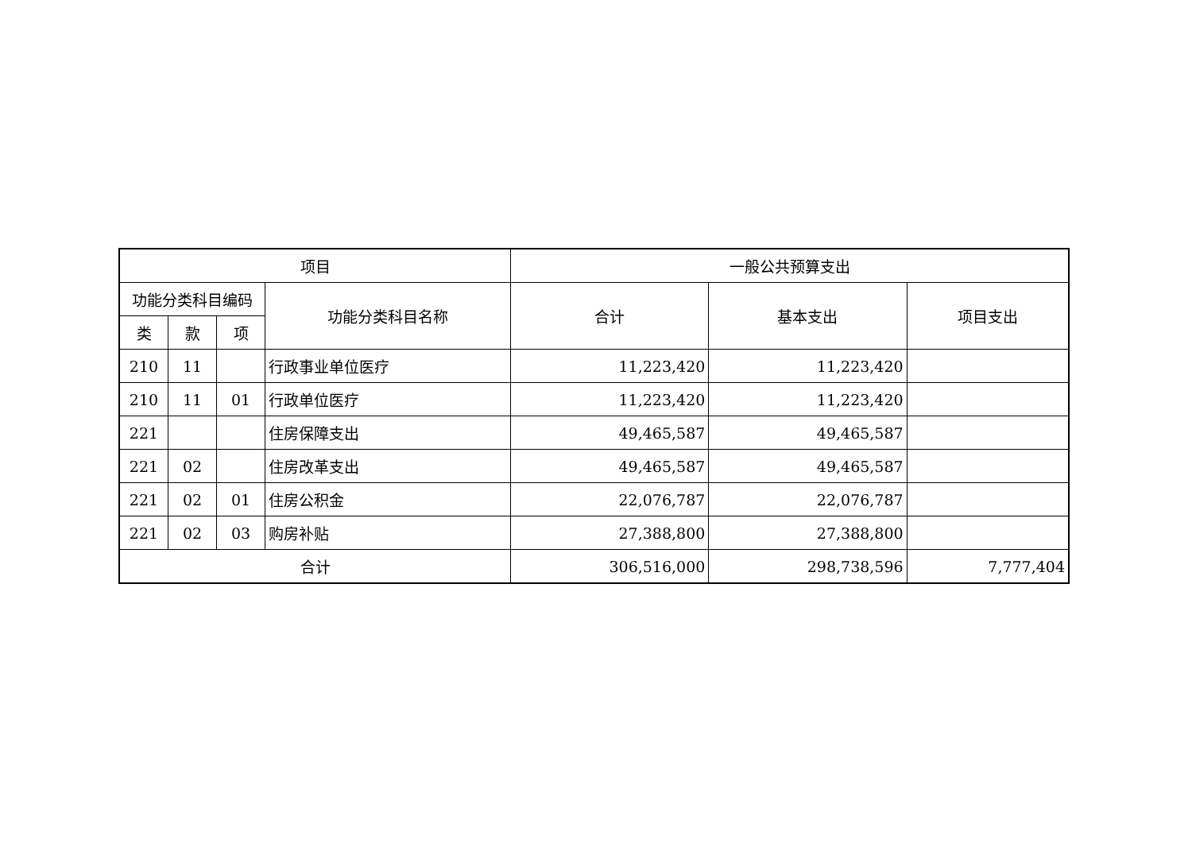| 项目 | | | | 一般公共预算支出 | | |
| --- | --- | --- | --- | --- | --- | --- |
| 功能分类科目编码 | | | 功能分类科目名称 | 合计 | 基本支出 | 项目支出 |
| 类 | 款 | 项 | | | | |
| 210 | 11 | | 行政事业单位医疗 | 11,223,420 | 11,223,420 | |
| 210 | 11 | 01 | 行政单位医疗 | 11,223,420 | 11,223,420 | |
| 221 | | | 住房保障支出 | 49,465,587 | 49,465,587 | |
| 221 | 02 | | 住房改革支出 | 49,465,587 | 49,465,587 | |
| 221 | 02 | 01 | 住房公积金 | 22,076,787 | 22,076,787 | |
| 221 | 02 | 03 | 购房补贴 | 27,388,800 | 27,388,800 | |
| 合计 | | | | 306,516,000 | 298,738,596 | 7,777,404 |